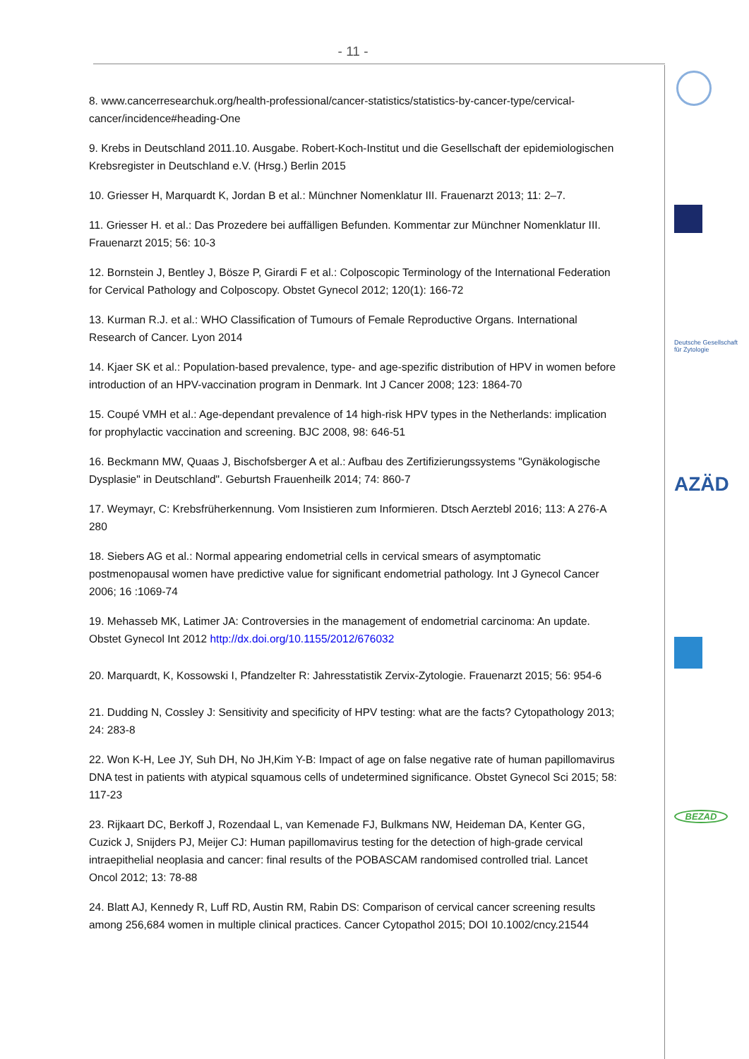- 11 -
8. www.cancerresearchuk.org/health-professional/cancer-statistics/statistics-by-cancer-type/cervical-cancer/incidence#heading-One
9. Krebs in Deutschland 2011.10. Ausgabe. Robert-Koch-Institut und die Gesellschaft der epidemiologischen Krebsregister in Deutschland e.V. (Hrsg.) Berlin 2015
10. Griesser H, Marquardt K, Jordan B et al.: Münchner Nomenklatur III. Frauenarzt 2013; 11: 2–7.
11. Griesser H. et al.: Das Prozedere bei auffälligen Befunden. Kommentar zur Münchner Nomenklatur III. Frauenarzt 2015; 56: 10-3
12. Bornstein J, Bentley J, Bösze P, Girardi F et al.: Colposcopic Terminology of the International Federation for Cervical Pathology and Colposcopy. Obstet Gynecol 2012; 120(1): 166-72
13. Kurman R.J. et al.: WHO Classification of Tumours of Female Reproductive Organs. International Research of Cancer. Lyon 2014
14. Kjaer SK et al.: Population-based prevalence, type- and age-spezific distribution of HPV in women before introduction of an HPV-vaccination program in Denmark. Int J Cancer 2008; 123: 1864-70
15. Coupé VMH et al.: Age-dependant prevalence of 14 high-risk HPV types in the Netherlands: implication for prophylactic vaccination and screening. BJC 2008, 98: 646-51
16. Beckmann MW, Quaas J, Bischofsberger A et al.: Aufbau des Zertifizierungssystems "Gynäkologische Dysplasie" in Deutschland". Geburtsh Frauenheilk 2014; 74: 860-7
17. Weymayr, C: Krebsfrüherkennung. Vom Insistieren zum Informieren. Dtsch Aerztebl 2016; 113: A 276-A 280
18. Siebers AG et al.: Normal appearing endometrial cells in cervical smears of asymptomatic postmenopausal women have predictive value for significant endometrial pathology. Int J Gynecol Cancer 2006; 16 :1069-74
19. Mehasseb MK, Latimer JA: Controversies in the management of endometrial carcinoma: An update. Obstet Gynecol Int 2012 http://dx.doi.org/10.1155/2012/676032
20. Marquardt, K, Kossowski I, Pfandzelter R: Jahresstatistik Zervix-Zytologie. Frauenarzt 2015; 56: 954-6
21. Dudding N, Cossley J: Sensitivity and specificity of HPV testing: what are the facts? Cytopathology 2013; 24: 283-8
22. Won K-H, Lee JY, Suh DH, No JH,Kim Y-B: Impact of age on false negative rate of human papillomavirus DNA test in patients with atypical squamous cells of undetermined significance. Obstet Gynecol Sci 2015; 58: 117-23
23. Rijkaart DC, Berkoff J, Rozendaal L, van Kemenade FJ, Bulkmans NW, Heideman DA, Kenter GG, Cuzick J, Snijders PJ, Meijer CJ: Human papillomavirus testing for the detection of high-grade cervical intraepithelial neoplasia and cancer: final results of the POBASCAM randomised controlled trial. Lancet Oncol 2012; 13: 78-88
24. Blatt AJ, Kennedy R, Luff RD, Austin RM, Rabin DS: Comparison of cervical cancer screening results among 256,684 women in multiple clinical practices. Cancer Cytopathol 2015; DOI 10.1002/cncy.21544
Deutsche Gesellschaft für Zytologie
AZÄD
BEZAD